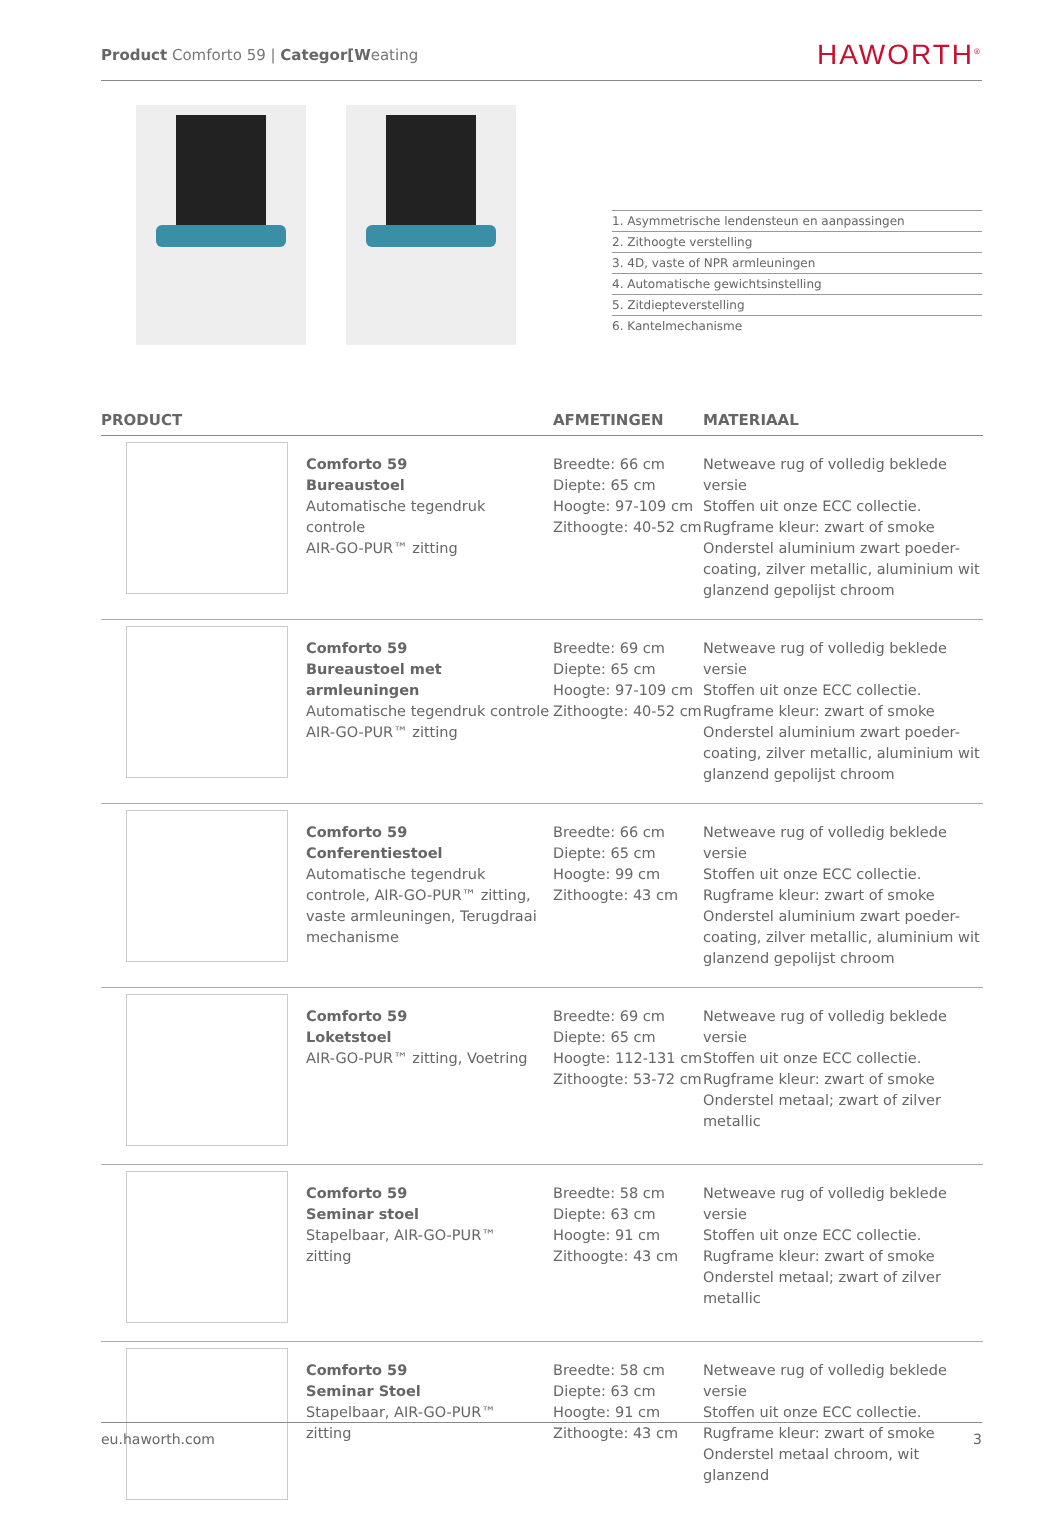Product Comforto 59 | Categor[Weating HAWORTH<sup>®</sup>
1. Asymmetrische lendensteun en aanpassingen
2. Zithoogte verstelling
3. 4D, vaste of NPR armleuningen
4. Automatische gewichtsinstelling
5. Zitdiepteverstelling
6. Kantelmechanisme
| PRODUCT | | AFMETINGEN | MATERIAAL |
| --- | --- | --- | --- |
| | Comforto 59 Bureaustoel Automatische tegendruk controle AIR-GO-PUR™ zitting | Breedte: 66 cm Diepte: 65 cm Hoogte: 97-109 cm Zithoogte: 40-52 cm | Netweave rug of volledig beklede versie Stoffen uit onze ECC collectie. Rugframe kleur: zwart of smoke Onderstel aluminium zwart poeder-coating, zilver metallic, aluminium wit glanzend gepolijst chroom |
| | Comforto 59 Bureaustoel met armleuningen Automatische tegendruk controle AIR-GO-PUR™ zitting | Breedte: 69 cm Diepte: 65 cm Hoogte: 97-109 cm Zithoogte: 40-52 cm | Netweave rug of volledig beklede versie Stoffen uit onze ECC collectie. Rugframe kleur: zwart of smoke Onderstel aluminium zwart poeder-coating, zilver metallic, aluminium wit glanzend gepolijst chroom |
| | Comforto 59 Conferentiestoel Automatische tegendruk controle, AIR-GO-PUR™ zitting, vaste armleuningen, Terugdraai mechanisme | Breedte: 66 cm Diepte: 65 cm Hoogte: 99 cm Zithoogte: 43 cm | Netweave rug of volledig beklede versie Stoffen uit onze ECC collectie. Rugframe kleur: zwart of smoke Onderstel aluminium zwart poeder-coating, zilver metallic, aluminium wit glanzend gepolijst chroom |
| | Comforto 59 Loketstoel AIR-GO-PUR™ zitting, Voetring | Breedte: 69 cm Diepte: 65 cm Hoogte: 112-131 cm Zithoogte: 53-72 cm | Netweave rug of volledig beklede versie Stoffen uit onze ECC collectie. Rugframe kleur: zwart of smoke Onderstel metaal; zwart of zilver metallic |
| | Comforto 59 Seminar stoel Stapelbaar, AIR-GO-PUR™ zitting | Breedte: 58 cm Diepte: 63 cm Hoogte: 91 cm Zithoogte: 43 cm | Netweave rug of volledig beklede versie Stoffen uit onze ECC collectie. Rugframe kleur: zwart of smoke Onderstel metaal; zwart of zilver metallic |
| | Comforto 59 Seminar Stoel Stapelbaar, AIR-GO-PUR™ zitting | Breedte: 58 cm Diepte: 63 cm Hoogte: 91 cm Zithoogte: 43 cm | Netweave rug of volledig beklede versie Stoffen uit onze ECC collectie. Rugframe kleur: zwart of smoke Onderstel metaal chroom, wit glanzend |
eu.haworth.com 3